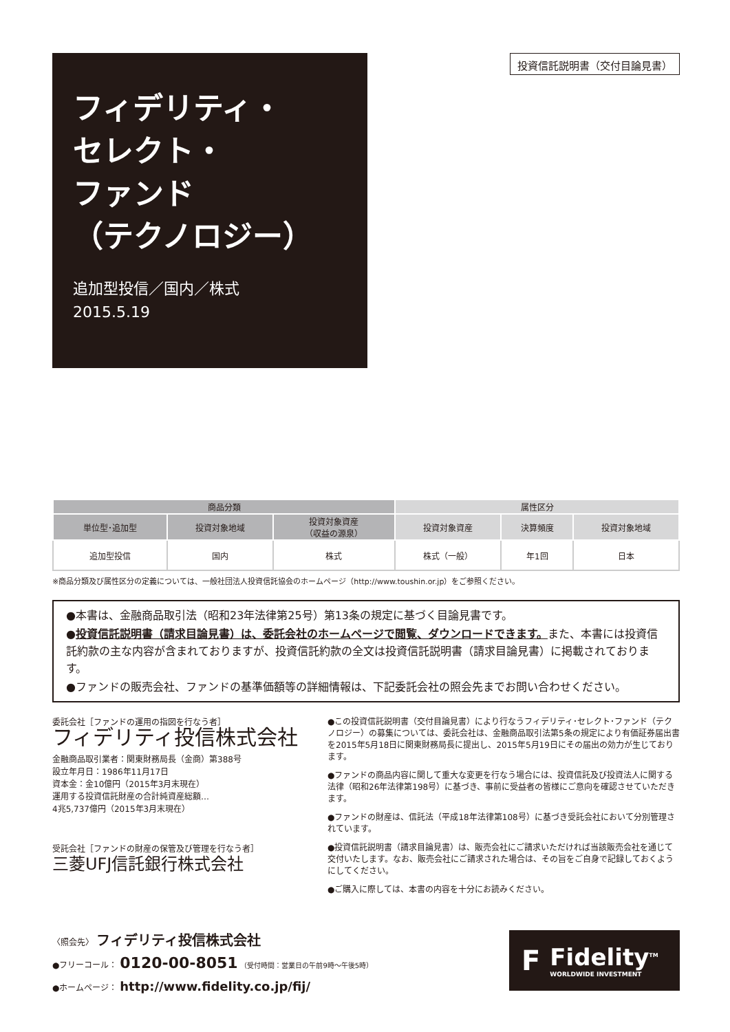フィデリティ・
セレクト・
ファンド
（テクノロジー）
追加型投信／国内／株式
2015.5.19
投資信託説明書（交付目論見書）
| 商品分類 | | | 属性区分 | | |
| --- | --- | --- | --- | --- | --- |
| 単位型･追加型 | 投資対象地域 | 投資対象資産 （収益の源泉） | 投資対象資産 | 決算頻度 | 投資対象地域 |
| 追加型投信 | 国内 | 株式 | 株式（一般） | 年1回 | 日本 |
※商品分類及び属性区分の定義については、一般社団法人投資信託協会のホームページ（http://www.toushin.or.jp）をご参照ください。
●本書は、金融商品取引法（昭和23年法律第25号）第13条の規定に基づく目論見書です。
●投資信託説明書（請求目論見書）は、委託会社のホームページで閲覧、ダウンロードできます。また、本書には投資信託約款の主な内容が含まれておりますが、投資信託約款の全文は投資信託説明書（請求目論見書）に掲載されております。
●ファンドの販売会社、ファンドの基準価額等の詳細情報は、下記委託会社の照会先までお問い合わせください。
委託会社［ファンドの運用の指図を行なう者］
フィデリティ投信株式会社
金融商品取引業者：関東財務局長（金商）第388号
設立年月日：1986年11月17日
資本金：金10億円（2015年3月末現在）
運用する投資信託財産の合計純資産総額…
4兆5,737億円（2015年3月末現在）
受託会社［ファンドの財産の保管及び管理を行なう者］
三菱UFJ信託銀行株式会社
●この投資信託説明書（交付目論見書）により行なうフィデリティ･セレクト･ファンド（テクノロジー）の募集については、委託会社は、金融商品取引法第5条の規定により有価証券届出書を2015年5月18日に関東財務局長に提出し、2015年5月19日にその届出の効力が生じております。
●ファンドの商品内容に関して重大な変更を行なう場合には、投資信託及び投資法人に関する法律（昭和26年法律第198号）に基づき、事前に受益者の皆様にご意向を確認させていただきます。
●ファンドの財産は、信託法（平成18年法律第108号）に基づき受託会社において分別管理されています。
●投資信託説明書（請求目論見書）は、販売会社にご請求いただければ当該販売会社を通じて交付いたします。なお、販売会社にご請求された場合は、その旨をご自身で記録しておくようにしてください。
●ご購入に際しては、本書の内容を十分にお読みください。
〈照会先〉 フィデリティ投信株式会社
●フリーコール： 0120-00-8051 （受付時間：営業日の午前9時～午後5時）
●ホームページ： http://www.fidelity.co.jp/fij/
F
Fidelity<sup>TM</sup>
WORLDWIDE INVESTMENT